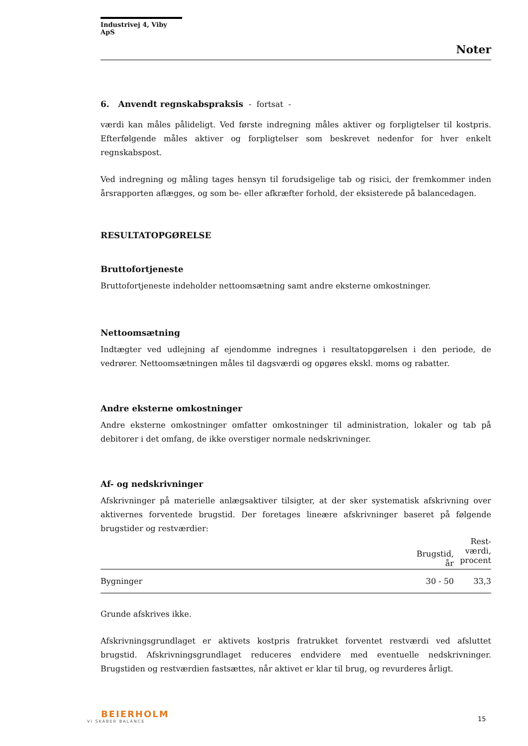Industrivej 4, Viby ApS
Noter
6. Anvendt regnskabspraksis - fortsat -
værdi kan måles pålideligt. Ved første indregning måles aktiver og forpligtelser til kostpris. Efterfølgende måles aktiver og forpligtelser som beskrevet nedenfor for hver enkelt regnskabspost.
Ved indregning og måling tages hensyn til forudsigelige tab og risici, der fremkommer inden årsrapporten aflægges, og som be- eller afkræfter forhold, der eksisterede på balancedagen.
RESULTATOPGØRELSE
Bruttofortjeneste
Bruttofortjeneste indeholder nettoomsætning samt andre eksterne omkostninger.
Nettoomsætning
Indtægter ved udlejning af ejendomme indregnes i resultatopgørelsen i den periode, de vedrører. Nettoomsætningen måles til dagsværdi og opgøres ekskl. moms og rabatter.
Andre eksterne omkostninger
Andre eksterne omkostninger omfatter omkostninger til administration, lokaler og tab på debitorer i det omfang, de ikke overstiger normale nedskrivninger.
Af- og nedskrivninger
Afskrivninger på materielle anlægsaktiver tilsigter, at der sker systematisk afskrivning over aktivernes forventede brugstid. Der foretages lineære afskrivninger baseret på følgende brugstider og restværdier:
| | Brugstid, år | Rest- værdi, procent |
| --- | --- | --- |
| Bygninger | 30 - 50 | 33,3 |
Grunde afskrives ikke.
Afskrivningsgrundlaget er aktivets kostpris fratrukket forventet restværdi ved afsluttet brugstid. Afskrivningsgrundlaget reduceres endvidere med eventuelle nedskrivninger. Brugstiden og restværdien fastsættes, når aktivet er klar til brug, og revurderes årligt.
BEIERHOLM
VI SKABER BALANCE
15